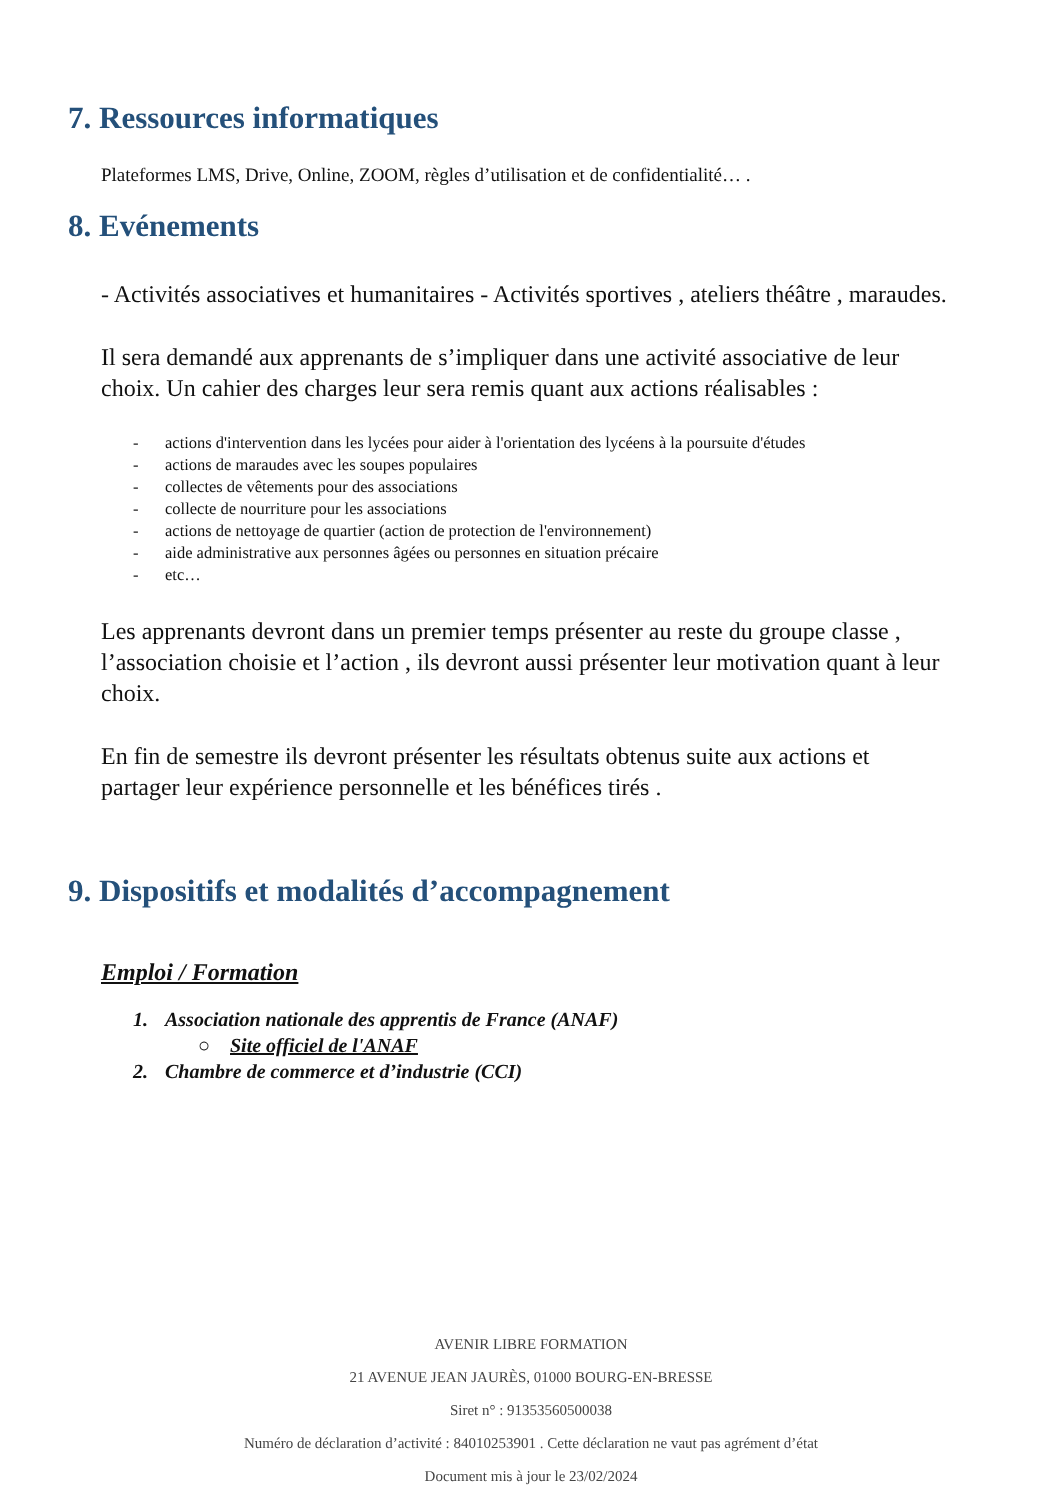7. Ressources informatiques
Plateformes LMS, Drive, Online, ZOOM, règles d’utilisation et de confidentialité… .
8. Evénements
- Activités associatives et humanitaires - Activités sportives , ateliers théâtre , maraudes.
Il sera demandé aux apprenants de s’impliquer dans une activité associative de leur choix. Un cahier des charges leur sera remis quant aux actions réalisables :
- actions d'intervention dans les lycées pour aider à l'orientation des lycéens à la poursuite d'études
- actions de maraudes avec les soupes populaires
- collectes de vêtements pour des associations
- collecte de nourriture pour les associations
- actions de nettoyage de quartier (action de protection de l'environnement)
- aide administrative aux personnes âgées ou personnes en situation précaire
- etc…
Les apprenants devront dans un premier temps présenter au reste du groupe classe , l’association choisie et l’action , ils devront aussi présenter leur motivation quant à leur choix.
En fin de semestre ils devront présenter les résultats obtenus suite aux actions et partager leur expérience personnelle et les bénéfices tirés .
9. Dispositifs et modalités d’accompagnement
Emploi / Formation
1. Association nationale des apprentis de France (ANAF)
○ Site officiel de l'ANAF
2. Chambre de commerce et d’industrie (CCI)
AVENIR LIBRE FORMATION
21 AVENUE JEAN JAURÈS, 01000 BOURG-EN-BRESSE
Siret n° : 91353560500038
Numéro de déclaration d’activité : 84010253901 . Cette déclaration ne vaut pas agrément d’état
Document mis à jour le 23/02/2024